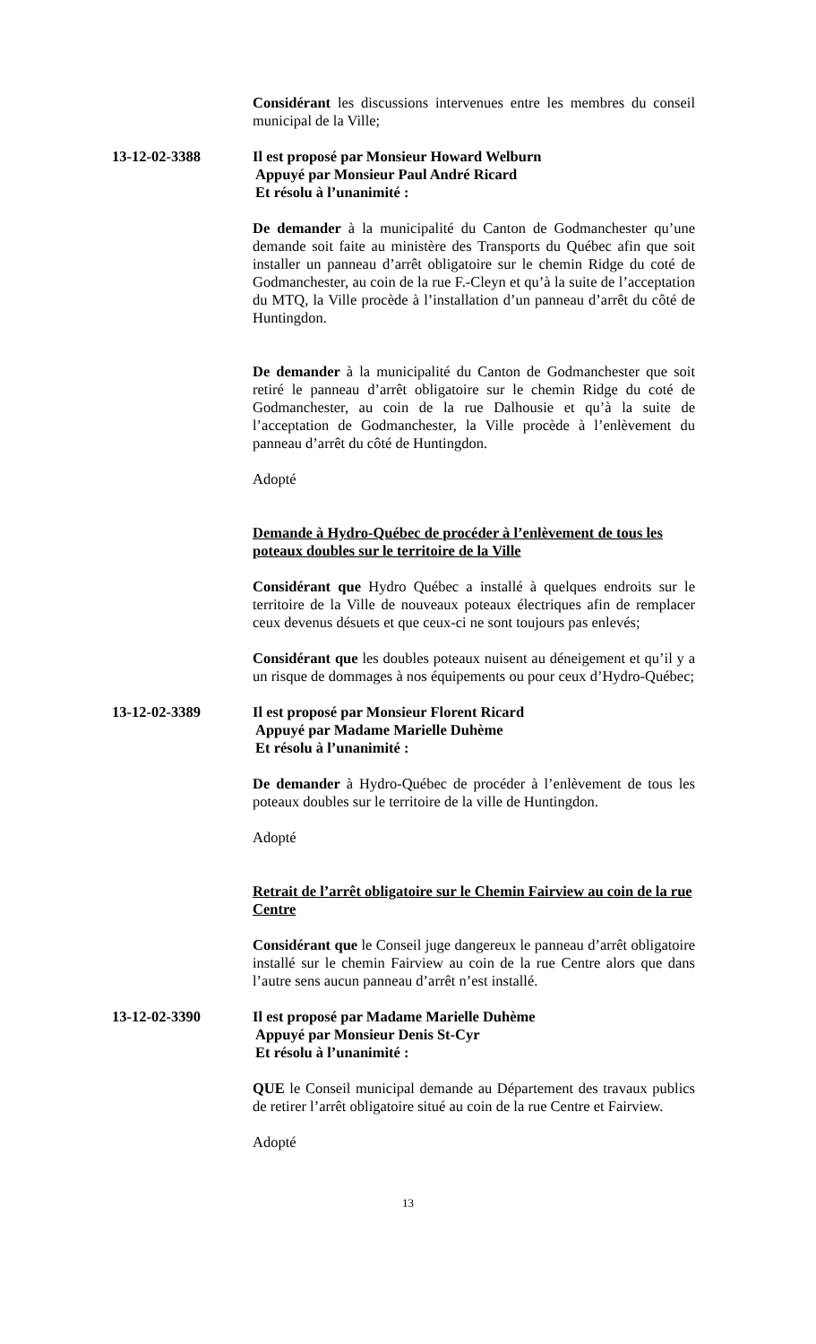Considérant les discussions intervenues entre les membres du conseil municipal de la Ville;
13-12-02-3388 Il est proposé par Monsieur Howard Welburn
Appuyé par Monsieur Paul André Ricard
Et résolu à l’unanimité :
De demander à la municipalité du Canton de Godmanchester qu’une demande soit faite au ministère des Transports du Québec afin que soit installer un panneau d’arrêt obligatoire sur le chemin Ridge du coté de Godmanchester, au coin de la rue F.-Cleyn et qu’à la suite de l’acceptation du MTQ, la Ville procède à l’installation d’un panneau d’arrêt du côté de Huntingdon.
De demander à la municipalité du Canton de Godmanchester que soit retiré le panneau d’arrêt obligatoire sur le chemin Ridge du coté de Godmanchester, au coin de la rue Dalhousie et qu’à la suite de l’acceptation de Godmanchester, la Ville procède à l’enlèvement du panneau d’arrêt du côté de Huntingdon.
Adopté
Demande à Hydro-Québec de procéder à l’enlèvement de tous les poteaux doubles sur le territoire de la Ville
Considérant que Hydro Québec a installé à quelques endroits sur le territoire de la Ville de nouveaux poteaux électriques afin de remplacer ceux devenus désuets et que ceux-ci ne sont toujours pas enlevés;
Considérant que les doubles poteaux nuisent au déneigement et qu’il y a un risque de dommages à nos équipements ou pour ceux d’Hydro-Québec;
13-12-02-3389 Il est proposé par Monsieur Florent Ricard
Appuyé par Madame Marielle Duhème
Et résolu à l’unanimité :
De demander à Hydro-Québec de procéder à l’enlèvement de tous les poteaux doubles sur le territoire de la ville de Huntingdon.
Adopté
Retrait de l’arrêt obligatoire sur le Chemin Fairview au coin de la rue Centre
Considérant que le Conseil juge dangereux le panneau d’arrêt obligatoire installé sur le chemin Fairview au coin de la rue Centre alors que dans l’autre sens aucun panneau d’arrêt n’est installé.
13-12-02-3390 Il est proposé par Madame Marielle Duhème
Appuyé par Monsieur Denis St-Cyr
Et résolu à l’unanimité :
QUE le Conseil municipal demande au Département des travaux publics de retirer l’arrêt obligatoire situé au coin de la rue Centre et Fairview.
Adopté
13